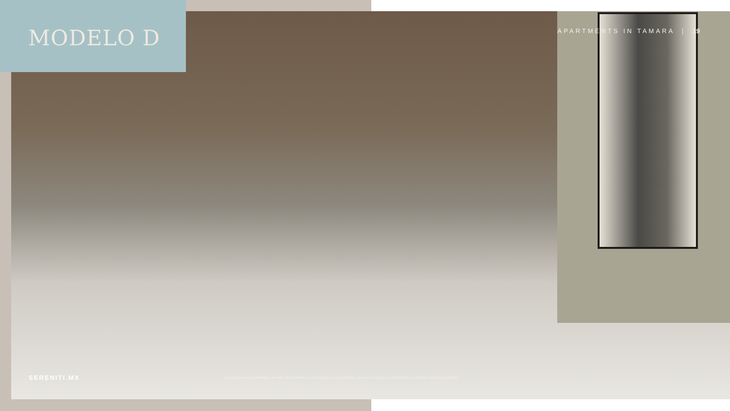MODELO D
APARTMENTS IN TAMARA | 19
SERENITI.MX
Las imágenes presentadas en este documento son ilustrativas y susceptibles de ser revisadas y modificadas a criterio del desarrollador.